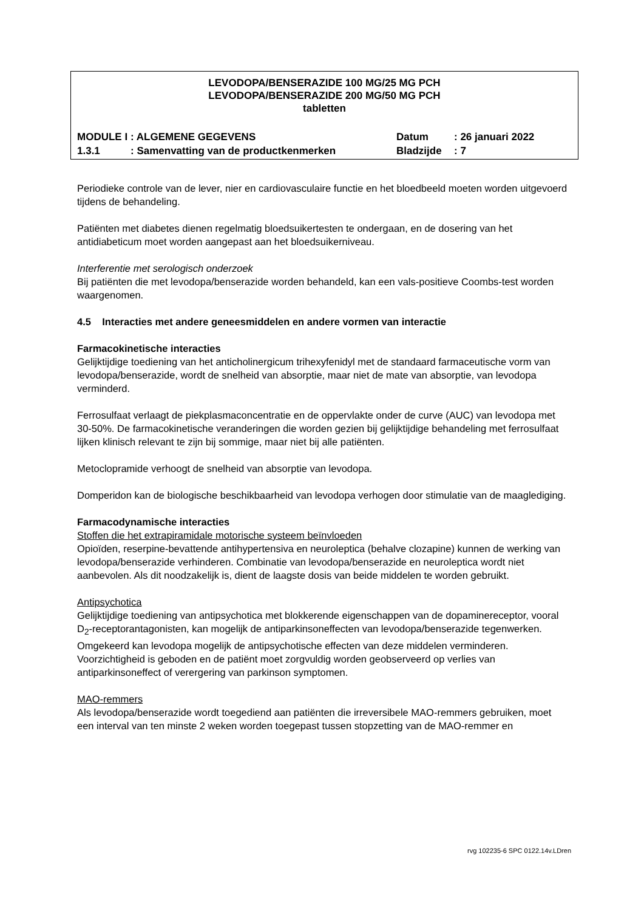LEVODOPA/BENSERAZIDE 100 MG/25 MG PCH
LEVODOPA/BENSERAZIDE 200 MG/50 MG PCH
tabletten
| MODULE I | : ALGEMENE GEGEVENS | Datum | : 26 januari 2022 |
| 1.3.1 | : Samenvatting van de productkenmerken | Bladzijde | : 7 |
Periodieke controle van de lever, nier en cardiovasculaire functie en het bloedbeeld moeten worden uitgevoerd tijdens de behandeling.
Patiënten met diabetes dienen regelmatig bloedsuikertesten te ondergaan, en de dosering van het antidiabeticum moet worden aangepast aan het bloedsuikerniveau.
Interferentie met serologisch onderzoek
Bij patiënten die met levodopa/benserazide worden behandeld, kan een vals-positieve Coombs-test worden waargenomen.
4.5 Interacties met andere geneesmiddelen en andere vormen van interactie
Farmacokinetische interacties
Gelijktijdige toediening van het anticholinergicum trihexyfenidyl met de standaard farmaceutische vorm van levodopa/benserazide, wordt de snelheid van absorptie, maar niet de mate van absorptie, van levodopa verminderd.
Ferrosulfaat verlaagt de piekplasmaconcentratie en de oppervlakte onder de curve (AUC) van levodopa met 30-50%. De farmacokinetische veranderingen die worden gezien bij gelijktijdige behandeling met ferrosulfaat lijken klinisch relevant te zijn bij sommige, maar niet bij alle patiënten.
Metoclopramide verhoogt de snelheid van absorptie van levodopa.
Domperidon kan de biologische beschikbaarheid van levodopa verhogen door stimulatie van de maaglediging.
Farmacodynamische interacties
Stoffen die het extrapiramidale motorische systeem beïnvloeden
Opioïden, reserpine-bevattende antihypertensiva en neuroleptica (behalve clozapine) kunnen de werking van levodopa/benserazide verhinderen. Combinatie van levodopa/benserazide en neuroleptica wordt niet aanbevolen. Als dit noodzakelijk is, dient de laagste dosis van beide middelen te worden gebruikt.
Antipsychotica
Gelijktijdige toediening van antipsychotica met blokkerende eigenschappen van de dopaminereceptor, vooral D<sub>2</sub>-receptorantagonisten, kan mogelijk de antiparkinsoneffecten van levodopa/benserazide tegenwerken. Omgekeerd kan levodopa mogelijk de antipsychotische effecten van deze middelen verminderen. Voorzichtigheid is geboden en de patiënt moet zorgvuldig worden geobserveerd op verlies van antiparkinsoneffect of verergering van parkinson symptomen.
MAO-remmers
Als levodopa/benserazide wordt toegediend aan patiënten die irreversibele MAO-remmers gebruiken, moet een interval van ten minste 2 weken worden toegepast tussen stopzetting van de MAO-remmer en
rvg 102235-6 SPC 0122.14v.LDren